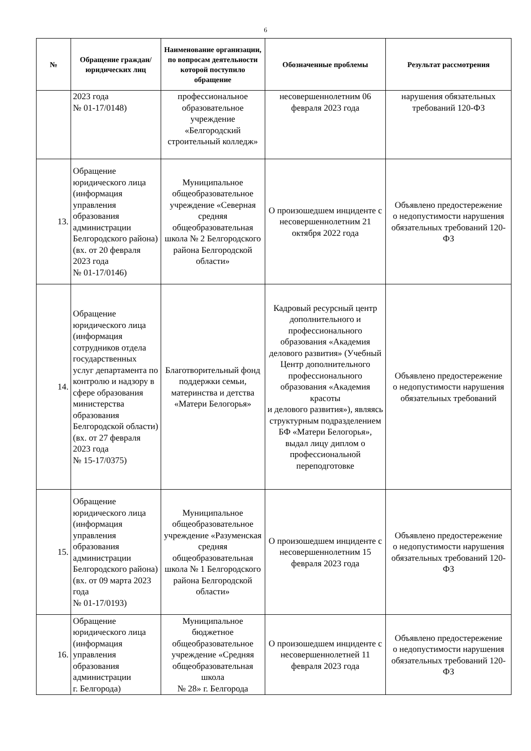6
| № | Обращение граждан/ юридических лиц | Наименование организации, по вопросам деятельности которой поступило обращение | Обозначенные проблемы | Результат рассмотрения |
| --- | --- | --- | --- | --- |
| | 2023 года № 01-17/0148) | профессиональное образовательное учреждение «Белгородский строительный колледж» | несовершеннолетним 06 февраля 2023 года | нарушения обязательных требований 120-ФЗ |
| 13. | Обращение юридического лица (информация управления образования администрации Белгородского района) (вх. от 20 февраля 2023 года № 01-17/0146) | Муниципальное общеобразовательное учреждение «Северная средняя общеобразовательная школа № 2 Белгородского района Белгородской области» | О произошедшем инциденте с несовершеннолетним 21 октября 2022 года | Объявлено предостережение о недопустимости нарушения обязательных требований 120-ФЗ |
| 14. | Обращение юридического лица (информация сотрудников отдела государственных услуг департамента по контролю и надзору в сфере образования министерства образования Белгородской области) (вх. от 27 февраля 2023 года № 15-17/0375) | Благотворительный фонд поддержки семьи, материнства и детства «Матери Белогорья» | Кадровый ресурсный центр дополнительного и профессионального образования «Академия делового развития» (Учебный Центр дополнительного профессионального образования «Академия красоты и делового развития»), являясь структурным подразделением БФ «Матери Белогорья», выдал лицу диплом о профессиональной переподготовке | Объявлено предостережение о недопустимости нарушения обязательных требований |
| 15. | Обращение юридического лица (информация управления образования администрации Белгородского района) (вх. от 09 марта 2023 года № 01-17/0193) | Муниципальное общеобразовательное учреждение «Разуменская средняя общеобразовательная школа № 1 Белгородского района Белгородской области» | О произошедшем инциденте с несовершеннолетним 15 февраля 2023 года | Объявлено предостережение о недопустимости нарушения обязательных требований 120-ФЗ |
| 16. | Обращение юридического лица (информация управления образования администрации г. Белгорода) | Муниципальное бюджетное общеобразовательное учреждение «Средняя общеобразовательная школа № 28» г. Белгорода | О произошедшем инциденте с несовершеннолетней 11 февраля 2023 года | Объявлено предостережение о недопустимости нарушения обязательных требований 120-ФЗ |